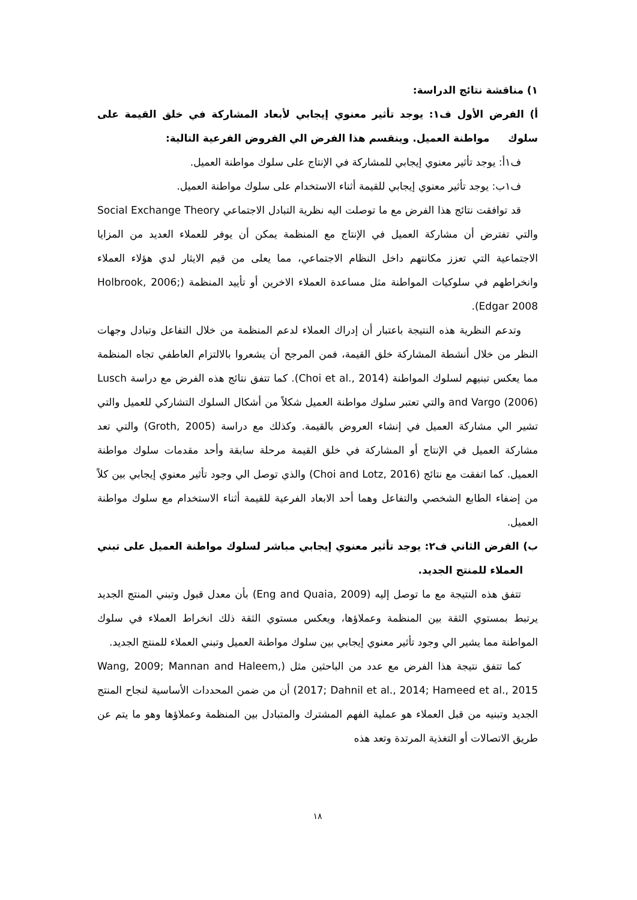١) مناقشة نتائج الدراسة:
أ) الفرض الأول ف١: يوجد تأثير معنوي إيجابي لأبعاد المشاركة في خلق القيمة على سلوك مواطنة العميل. وينقسم هذا الفرض الي الفروض الفرعية التالية:
ف١أ: يوجد تأثير معنوي إيجابي للمشاركة في الإنتاج على سلوك مواطنة العميل.
ف١ب: يوجد تأثير معنوي إيجابي للقيمة أثناء الاستخدام على سلوك مواطنة العميل.
قد توافقت نتائج هذا الفرض مع ما توصلت اليه نظرية التبادل الاجتماعي Social Exchange Theory والتي تفترض أن مشاركة العميل في الإنتاج مع المنظمة يمكن أن يوفر للعملاء العديد من المزايا الاجتماعية التي تعزز مكانتهم داخل النظام الاجتماعي، مما يعلى من قيم الايثار لدي هؤلاء العملاء وانخراطهم في سلوكيات المواطنة مثل مساعدة العملاء الاخرين أو تأييد المنظمة (Holbrook, 2006; Edgar 2008).
وتدعم النظرية هذه النتيجة باعتبار أن إدراك العملاء لدعم المنظمة من خلال التفاعل وتبادل وجهات النظر من خلال أنشطة المشاركة خلق القيمة، فمن المرجح أن يشعروا بالالتزام العاطفي تجاه المنظمة مما يعكس تبنيهم لسلوك المواطنة (Choi et al., 2014). كما تتفق نتائج هذه الفرض مع دراسة Lusch and Vargo (2006) والتي تعتبر سلوك مواطنة العميل شكلاً من أشكال السلوك التشاركي للعميل والتي تشير الي مشاركة العميل في إنشاء العروض بالقيمة. وكذلك مع دراسة (Groth, 2005) والتي تعد مشاركة العميل في الإنتاج أو المشاركة في خلق القيمة مرحلة سابقة وأحد مقدمات سلوك مواطنة العميل. كما اتفقت مع نتائج (Choi and Lotz, 2016) والذي توصل الي وجود تأثير معنوي إيجابي بين كلاً من إضفاء الطابع الشخصي والتفاعل وهما أحد الابعاد الفرعية للقيمة أثناء الاستخدام مع سلوك مواطنة العميل.
ب) الفرض الثاني ف٢: يوجد تأثير معنوي إيجابي مباشر لسلوك مواطنة العميل على تبني العملاء للمنتج الجديد.
تتفق هذه النتيجة مع ما توصل إليه (Eng and Quaia, 2009) بأن معدل قبول وتبني المنتج الجديد يرتبط بمستوي الثقة بين المنظمة وعملاؤها، ويعكس مستوي الثقة ذلك انخراط العملاء في سلوك المواطنة مما يشير الي وجود تأثير معنوي إيجابي بين سلوك مواطنة العميل وتبني العملاء للمنتج الجديد.
كما تتفق نتيجة هذا الفرض مع عدد من الباحثين مثل (Wang, 2009; Mannan and Haleem, 2017; Dahnil et al., 2014; Hameed et al., 2015) أن من ضمن المحددات الأساسية لنجاح المنتج الجديد وتبنيه من قبل العملاء هو عملية الفهم المشترك والمتبادل بين المنظمة وعملاؤها وهو ما يتم عن طريق الاتصالات أو التغذية المرتدة وتعد هذه
١٨